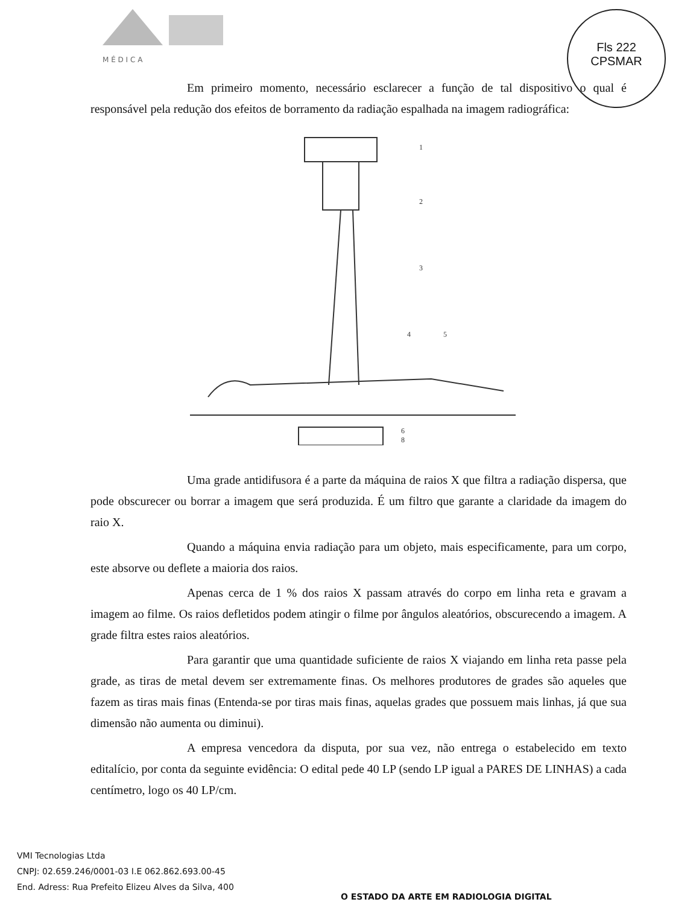M É D I C A
Fls 222
CPSMAR
Em primeiro momento, necessário esclarecer a função de tal dispositivo o qual é responsável pela redução dos efeitos de borramento da radiação espalhada na imagem radiográfica:
1
2
3
4
5
6
8
Uma grade antidifusora é a parte da máquina de raios X que filtra a radiação dispersa, que pode obscurecer ou borrar a imagem que será produzida. É um filtro que garante a claridade da imagem do raio X.
Quando a máquina envia radiação para um objeto, mais especificamente, para um corpo, este absorve ou deflete a maioria dos raios.
Apenas cerca de 1 % dos raios X passam através do corpo em linha reta e gravam a imagem ao filme. Os raios defletidos podem atingir o filme por ângulos aleatórios, obscurecendo a imagem. A grade filtra estes raios aleatórios.
Para garantir que uma quantidade suficiente de raios X viajando em linha reta passe pela grade, as tiras de metal devem ser extremamente finas. Os melhores produtores de grades são aqueles que fazem as tiras mais finas (Entenda-se por tiras mais finas, aquelas grades que possuem mais linhas, já que sua dimensão não aumenta ou diminui).
A empresa vencedora da disputa, por sua vez, não entrega o estabelecido em texto editalício, por conta da seguinte evidência: O edital pede 40 LP (sendo LP igual a PARES DE LINHAS) a cada centímetro, logo os 40 LP/cm.
VMI Tecnologias Ltda
CNPJ: 02.659.246/0001-03 I.E 062.862.693.00-45
End. Adress: Rua Prefeito Elizeu Alves da Silva, 400
O ESTADO DA ARTE EM RADIOLOGIA DIGITAL